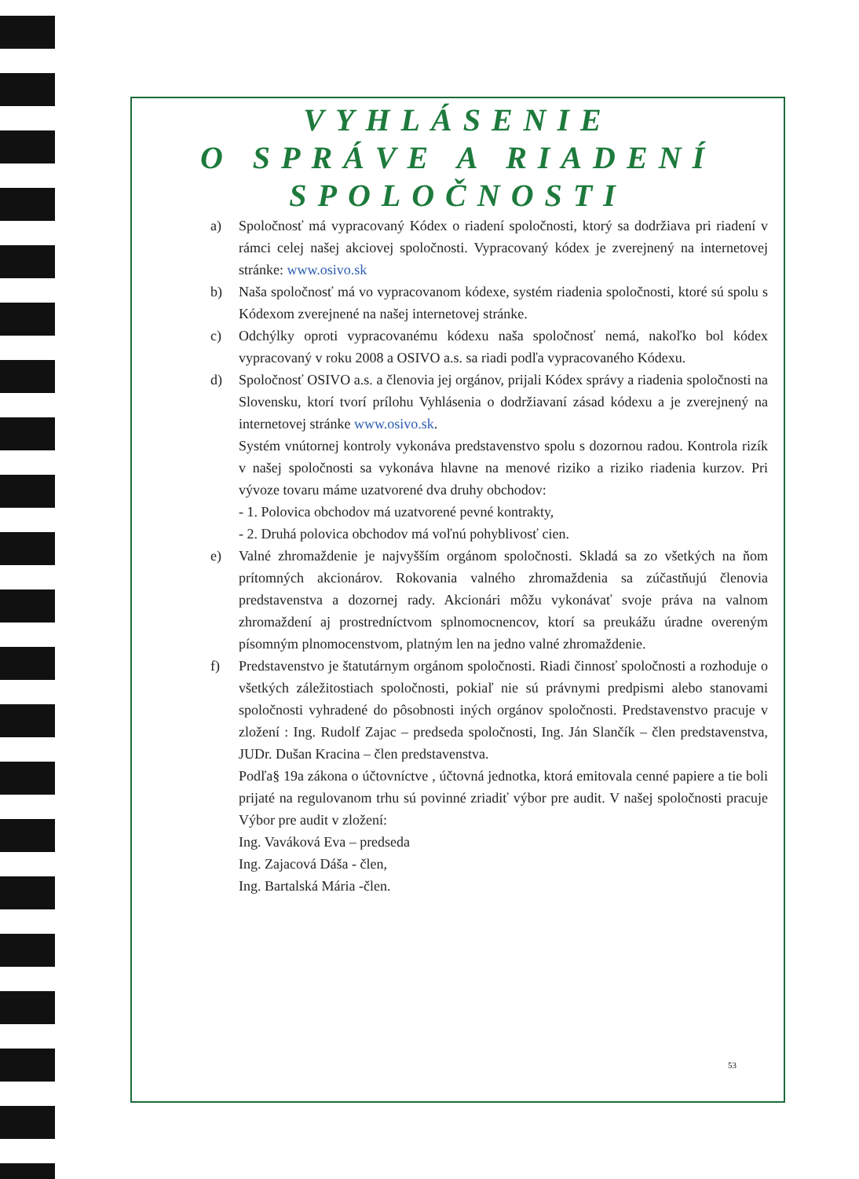VYHLÁSENIE
O SPRÁVE A RIADENÍ
SPOLOČNOSTI
a) Spoločnosť má vypracovaný Kódex o riadení spoločnosti, ktorý sa dodržiava pri riadení v rámci celej našej akciovej spoločnosti. Vypracovaný kódex je zverejnený na internetovej stránke: www.osivo.sk
b) Naša spoločnosť má vo vypracovanom kódexe, systém riadenia spoločnosti, ktoré sú spolu s Kódexom zverejnené na našej internetovej stránke.
c) Odchýlky oproti vypracovanému kódexu naša spoločnosť nemá, nakoľko bol kódex vypracovaný v roku 2008 a OSIVO a.s. sa riadi podľa vypracovaného Kódexu.
d) Spoločnosť OSIVO a.s. a členovia jej orgánov, prijali Kódex správy a riadenia spoločnosti na Slovensku, ktorí tvorí prílohu Vyhlásenia o dodržiavaní zásad kódexu a je zverejnený na internetovej stránke www.osivo.sk.
Systém vnútornej kontroly vykonáva predstavenstvo spolu s dozornou radou. Kontrola rizík v našej spoločnosti sa vykonáva hlavne na menové riziko a riziko riadenia kurzov. Pri vývoze tovaru máme uzatvorené dva druhy obchodov:
- 1. Polovica obchodov má uzatvorené pevné kontrakty,
- 2. Druhá polovica obchodov má voľnú pohyblivosť cien.
e) Valné zhromaždenie je najvyšším orgánom spoločnosti. Skladá sa zo všetkých na ňom prítomných akcionárov. Rokovania valného zhromaždenia sa zúčastňujú členovia predstavenstva a dozornej rady. Akcionári môžu vykonávať svoje práva na valnom zhromaždení aj prostredníctvom splnomocnencov, ktorí sa preukážu úradne overeným písomným plnomocenstvom, platným len na jedno valné zhromaždenie.
f) Predstavenstvo je štatutárnym orgánom spoločnosti. Riadi činnosť spoločnosti a rozhoduje o všetkých záležitostiach spoločnosti, pokiaľ nie sú právnymi predpismi alebo stanovami spoločnosti vyhradené do pôsobnosti iných orgánov spoločnosti. Predstavenstvo pracuje v zložení : Ing. Rudolf Zajac – predseda spoločnosti, Ing. Ján Slančík – člen predstavenstva, JUDr. Dušan Kracina – člen predstavenstva.
Podľa§ 19a zákona o účtovníctve , účtovná jednotka, ktorá emitovala cenné papiere a tie boli prijaté na regulovanom trhu sú povinné zriadiť výbor pre audit. V našej spoločnosti pracuje Výbor pre audit v zložení:
Ing. Vaváková Eva – predseda
Ing. Zajacová Dáša - člen,
Ing. Bartalská Mária -člen.
53